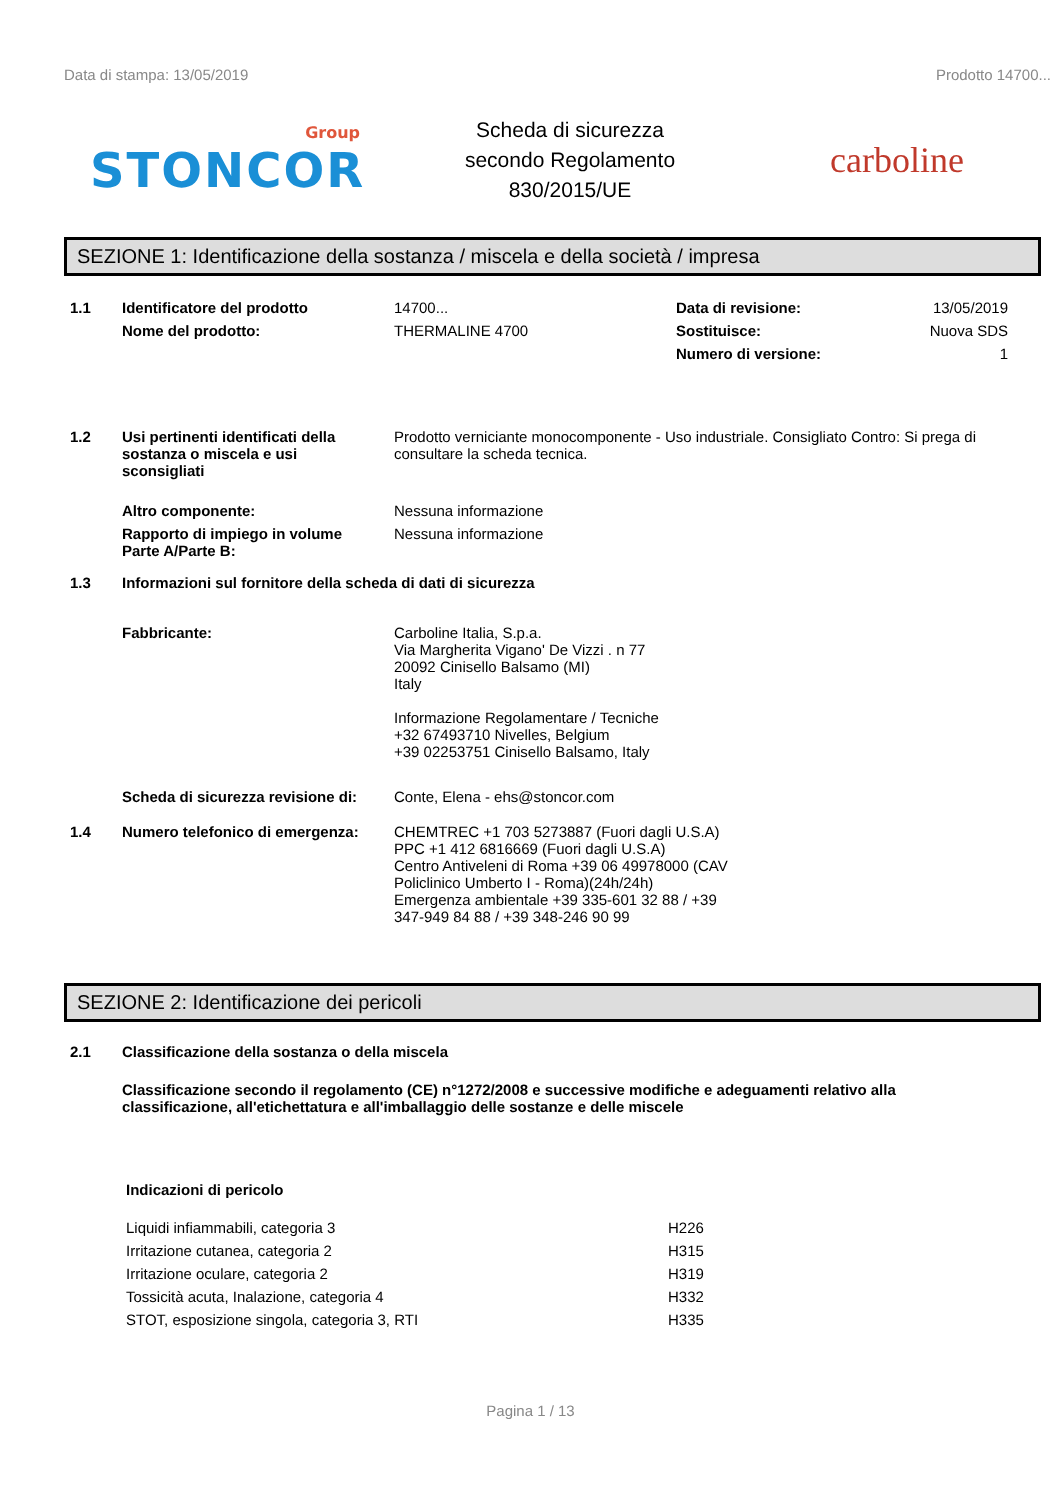Data di stampa: 13/05/2019 Prodotto 14700...
Group
STONCOR
Scheda di sicurezza
secondo Regolamento
830/2015/UE
carboline
SEZIONE 1: Identificazione della sostanza / miscela e della società / impresa
| 1.1 | Identificatore del prodotto | 14700... | Data di revisione: | 13/05/2019 |
| | Nome del prodotto: | THERMALINE 4700 | Sostituisce: | Nuova SDS |
| | | | Numero di versione: | 1 |
| 1.2 | Usi pertinenti identificati della sostanza o miscela e usi sconsigliati | Prodotto verniciante monocomponente - Uso industriale. Consigliato Contro: Si prega di consultare la scheda tecnica. |
| | Altro componente: | Nessuna informazione |
| | Rapporto di impiego in volume Parte A/Parte B: | Nessuna informazione |
| 1.3 | Informazioni sul fornitore della scheda di dati di sicurezza | |
| | Fabbricante: | Carboline Italia, S.p.a. Via Margherita Vigano' De Vizzi . n 77 20092 Cinisello Balsamo (MI) Italy Informazione Regolamentare / Tecniche +32 67493710 Nivelles, Belgium +39 02253751 Cinisello Balsamo, Italy |
| | Scheda di sicurezza revisione di: | Conte, Elena - ehs@stoncor.com |
| 1.4 | Numero telefonico di emergenza: | CHEMTREC +1 703 5273887 (Fuori dagli U.S.A) PPC +1 412 6816669 (Fuori dagli U.S.A) Centro Antiveleni di Roma +39 06 49978000 (CAV Policlinico Umberto I - Roma)(24h/24h) Emergenza ambientale +39 335-601 32 88 / +39 347-949 84 88 / +39 348-246 90 99 |
SEZIONE 2: Identificazione dei pericoli
| 2.1 | Classificazione della sostanza o della miscela |
| | Classificazione secondo il regolamento (CE) n°1272/2008 e successive modifiche e adeguamenti relativo alla classificazione, all'etichettatura e all'imballaggio delle sostanze e delle miscele |
| Indicazioni di pericolo | |
| Liquidi infiammabili, categoria 3 | H226 |
| Irritazione cutanea, categoria 2 | H315 |
| Irritazione oculare, categoria 2 | H319 |
| Tossicità acuta, Inalazione, categoria 4 | H332 |
| STOT, esposizione singola, categoria 3, RTI | H335 |
Pagina 1 / 13